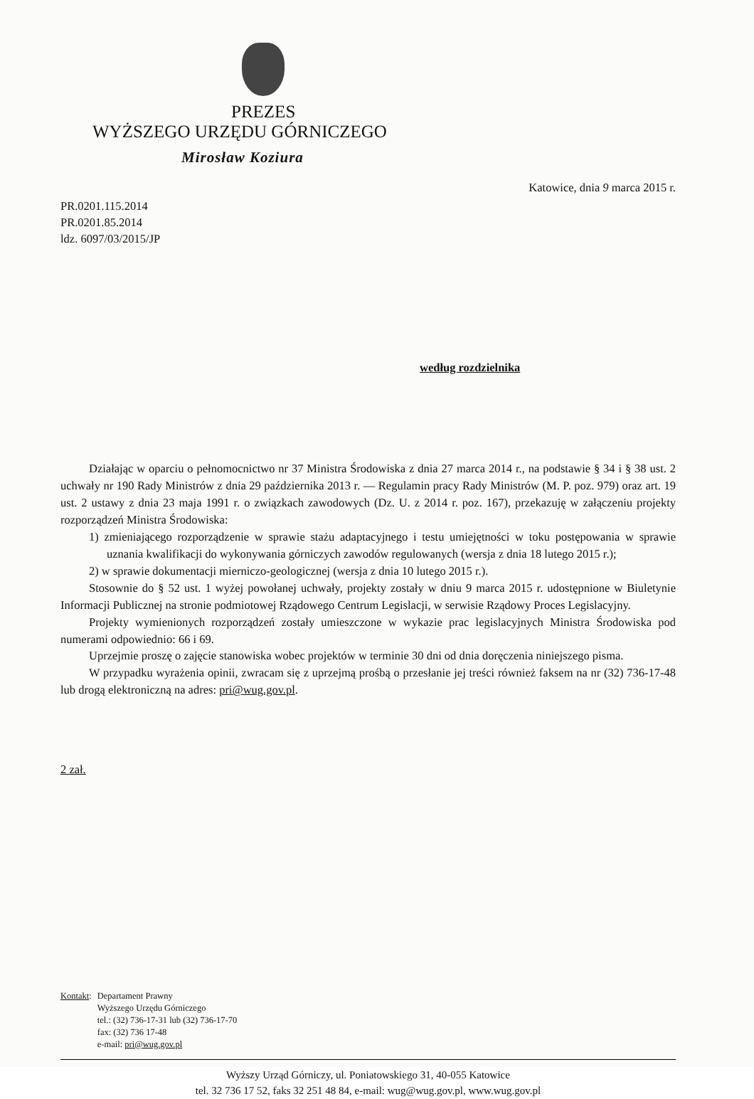PREZES
WYŻSZEGO URZĘDU GÓRNICZEGO
Mirosław Koziura
Katowice, dnia 9 marca 2015 r.
PR.0201.115.2014
PR.0201.85.2014
ldz. 6097/03/2015/JP
według rozdzielnika
Działając w oparciu o pełnomocnictwo nr 37 Ministra Środowiska z dnia 27 marca 2014 r., na podstawie § 34 i § 38 ust. 2 uchwały nr 190 Rady Ministrów z dnia 29 października 2013 r. — Regulamin pracy Rady Ministrów (M. P. poz. 979) oraz art. 19 ust. 2 ustawy z dnia 23 maja 1991 r. o związkach zawodowych (Dz. U. z 2014 r. poz. 167), przekazuję w załączeniu projekty rozporządzeń Ministra Środowiska:
1) zmieniającego rozporządzenie w sprawie stażu adaptacyjnego i testu umiejętności w toku postępowania w sprawie uznania kwalifikacji do wykonywania górniczych zawodów regulowanych (wersja z dnia 18 lutego 2015 r.);
2) w sprawie dokumentacji mierniczo-geologicznej (wersja z dnia 10 lutego 2015 r.).
Stosownie do § 52 ust. 1 wyżej powołanej uchwały, projekty zostały w dniu 9 marca 2015 r. udostępnione w Biuletynie Informacji Publicznej na stronie podmiotowej Rządowego Centrum Legislacji, w serwisie Rządowy Proces Legislacyjny.
Projekty wymienionych rozporządzeń zostały umieszczone w wykazie prac legislacyjnych Ministra Środowiska pod numerami odpowiednio: 66 i 69.
Uprzejmie proszę o zajęcie stanowiska wobec projektów w terminie 30 dni od dnia doręczenia niniejszego pisma.
W przypadku wyrażenia opinii, zwracam się z uprzejmą prośbą o przesłanie jej treści również faksem na nr (32) 736-17-48 lub drogą elektroniczną na adres: pri@wug.gov.pl.
2 zał.
Kontakt: Departament Prawny
Wyższego Urzędu Górniczego
tel.: (32) 736-17-31 lub (32) 736-17-70
fax: (32) 736 17-48
e-mail: pri@wug.gov.pl
Wyższy Urząd Górniczy, ul. Poniatowskiego 31, 40-055 Katowice
tel. 32 736 17 52, faks 32 251 48 84, e-mail: wug@wug.gov.pl, www.wug.gov.pl